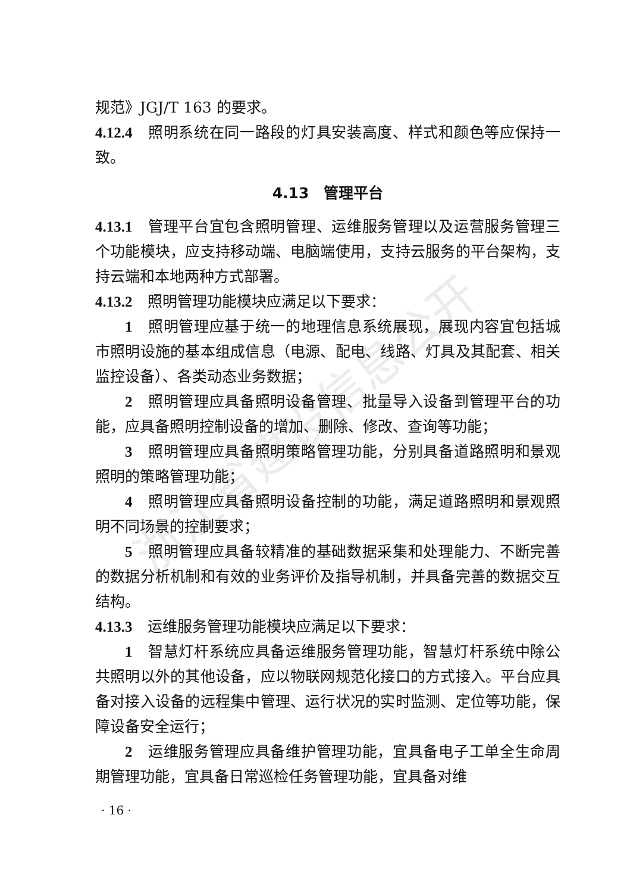浙江省建设信息公开
规范》JGJ/T 163 的要求。
4.12.4　照明系统在同一路段的灯具安装高度、样式和颜色等应保持一致。
4.13　管理平台
4.13.1　管理平台宜包含照明管理、运维服务管理以及运营服务管理三个功能模块，应支持移动端、电脑端使用，支持云服务的平台架构，支持云端和本地两种方式部署。
4.13.2　照明管理功能模块应满足以下要求：
1　照明管理应基于统一的地理信息系统展现，展现内容宜包括城市照明设施的基本组成信息（电源、配电、线路、灯具及其配套、相关监控设备）、各类动态业务数据；
2　照明管理应具备照明设备管理、批量导入设备到管理平台的功能，应具备照明控制设备的增加、删除、修改、查询等功能；
3　照明管理应具备照明策略管理功能，分别具备道路照明和景观照明的策略管理功能；
4　照明管理应具备照明设备控制的功能，满足道路照明和景观照明不同场景的控制要求；
5　照明管理应具备较精准的基础数据采集和处理能力、不断完善的数据分析机制和有效的业务评价及指导机制，并具备完善的数据交互结构。
4.13.3　运维服务管理功能模块应满足以下要求：
1　智慧灯杆系统应具备运维服务管理功能，智慧灯杆系统中除公共照明以外的其他设备，应以物联网规范化接口的方式接入。平台应具备对接入设备的远程集中管理、运行状况的实时监测、定位等功能，保障设备安全运行；
2　运维服务管理应具备维护管理功能，宜具备电子工单全生命周期管理功能，宜具备日常巡检任务管理功能，宜具备对维
· 16 ·